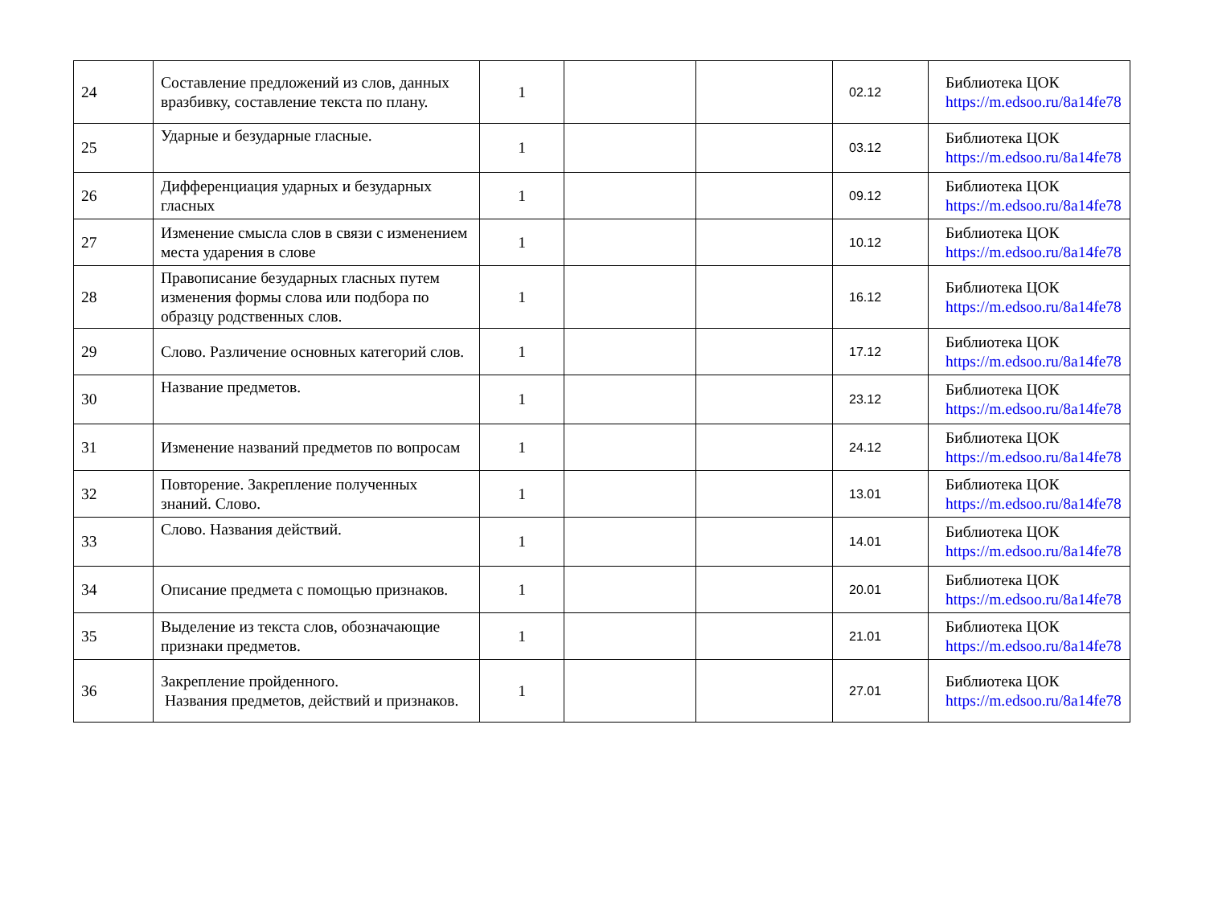| 24 | Составление предложений из слов, данных вразбивку, составление текста по плану. | 1 | | | 02.12 | Библиотека ЦОК https://m.edsoo.ru/8a14fe78 |
| 25 | Ударные и безударные гласные. | 1 | | | 03.12 | Библиотека ЦОК https://m.edsoo.ru/8a14fe78 |
| 26 | Дифференциация ударных и безударных гласных | 1 | | | 09.12 | Библиотека ЦОК https://m.edsoo.ru/8a14fe78 |
| 27 | Изменение смысла слов в связи с изменением места ударения в слове | 1 | | | 10.12 | Библиотека ЦОК https://m.edsoo.ru/8a14fe78 |
| 28 | Правописание безударных гласных путем изменения формы слова или подбора по образцу родственных слов. | 1 | | | 16.12 | Библиотека ЦОК https://m.edsoo.ru/8a14fe78 |
| 29 | Слово. Различение основных категорий слов. | 1 | | | 17.12 | Библиотека ЦОК https://m.edsoo.ru/8a14fe78 |
| 30 | Название предметов. | 1 | | | 23.12 | Библиотека ЦОК https://m.edsoo.ru/8a14fe78 |
| 31 | Изменение названий предметов по вопросам | 1 | | | 24.12 | Библиотека ЦОК https://m.edsoo.ru/8a14fe78 |
| 32 | Повторение. Закрепление полученных знаний. Слово. | 1 | | | 13.01 | Библиотека ЦОК https://m.edsoo.ru/8a14fe78 |
| 33 | Слово. Названия действий. | 1 | | | 14.01 | Библиотека ЦОК https://m.edsoo.ru/8a14fe78 |
| 34 | Описание предмета с помощью признаков. | 1 | | | 20.01 | Библиотека ЦОК https://m.edsoo.ru/8a14fe78 |
| 35 | Выделение из текста слов, обозначающие признаки предметов. | 1 | | | 21.01 | Библиотека ЦОК https://m.edsoo.ru/8a14fe78 |
| 36 | Закрепление пройденного. Названия предметов, действий и признаков. | 1 | | | 27.01 | Библиотека ЦОК https://m.edsoo.ru/8a14fe78 |